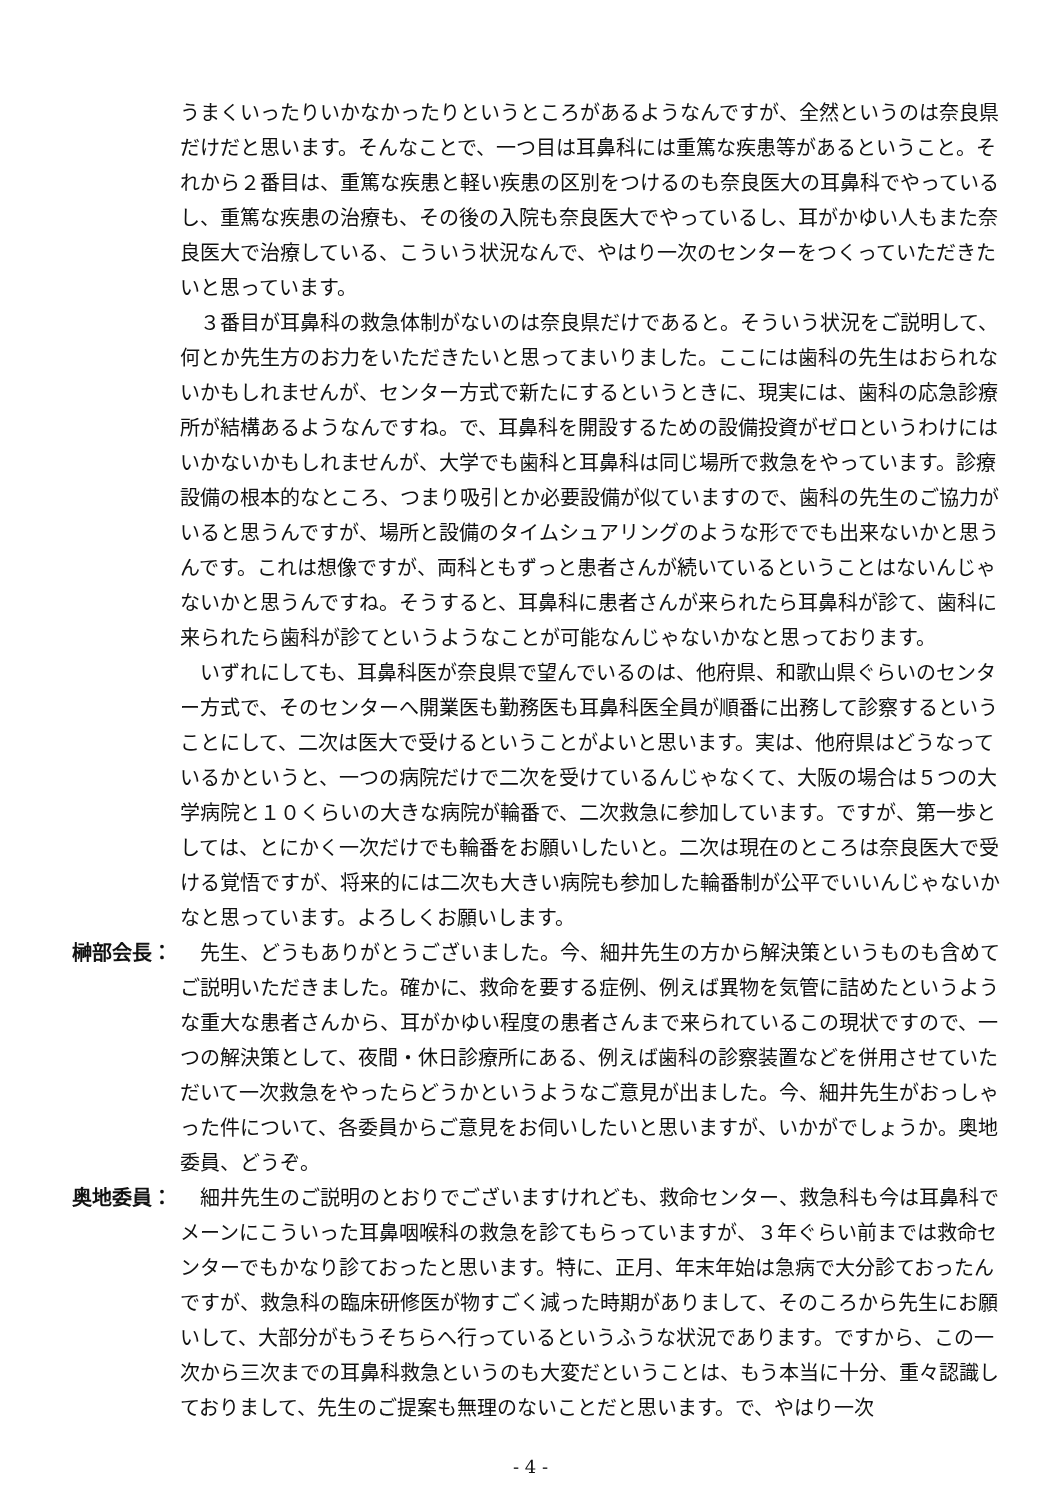うまくいったりいかなかったりというところがあるようなんですが、全然というのは奈良県だけだと思います。そんなことで、一つ目は耳鼻科には重篤な疾患等があるということ。それから２番目は、重篤な疾患と軽い疾患の区別をつけるのも奈良医大の耳鼻科でやっているし、重篤な疾患の治療も、その後の入院も奈良医大でやっているし、耳がかゆい人もまた奈良医大で治療している、こういう状況なんで、やはり一次のセンターをつくっていただきたいと思っています。
　３番目が耳鼻科の救急体制がないのは奈良県だけであると。そういう状況をご説明して、何とか先生方のお力をいただきたいと思ってまいりました。ここには歯科の先生はおられないかもしれませんが、センター方式で新たにするというときに、現実には、歯科の応急診療所が結構あるようなんですね。で、耳鼻科を開設するための設備投資がゼロというわけにはいかないかもしれませんが、大学でも歯科と耳鼻科は同じ場所で救急をやっています。診療設備の根本的なところ、つまり吸引とか必要設備が似ていますので、歯科の先生のご協力がいると思うんですが、場所と設備のタイムシュアリングのような形ででも出来ないかと思うんです。これは想像ですが、両科ともずっと患者さんが続いているということはないんじゃないかと思うんですね。そうすると、耳鼻科に患者さんが来られたら耳鼻科が診て、歯科に来られたら歯科が診てというようなことが可能なんじゃないかなと思っております。
　いずれにしても、耳鼻科医が奈良県で望んでいるのは、他府県、和歌山県ぐらいのセンター方式で、そのセンターへ開業医も勤務医も耳鼻科医全員が順番に出務して診察するということにして、二次は医大で受けるということがよいと思います。実は、他府県はどうなっているかというと、一つの病院だけで二次を受けているんじゃなくて、大阪の場合は５つの大学病院と１０くらいの大きな病院が輪番で、二次救急に参加しています。ですが、第一歩としては、とにかく一次だけでも輪番をお願いしたいと。二次は現在のところは奈良医大で受ける覚悟ですが、将来的には二次も大きい病院も参加した輪番制が公平でいいんじゃないかなと思っています。よろしくお願いします。
榊部会長： 　先生、どうもありがとうございました。今、細井先生の方から解決策というものも含めてご説明いただきました。確かに、救命を要する症例、例えば異物を気管に詰めたというような重大な患者さんから、耳がかゆい程度の患者さんまで来られているこの現状ですので、一つの解決策として、夜間・休日診療所にある、例えば歯科の診察装置などを併用させていただいて一次救急をやったらどうかというようなご意見が出ました。今、細井先生がおっしゃった件について、各委員からご意見をお伺いしたいと思いますが、いかがでしょうか。奥地委員、どうぞ。
奥地委員： 　細井先生のご説明のとおりでございますけれども、救命センター、救急科も今は耳鼻科でメーンにこういった耳鼻咽喉科の救急を診てもらっていますが、３年ぐらい前までは救命センターでもかなり診ておったと思います。特に、正月、年末年始は急病で大分診ておったんですが、救急科の臨床研修医が物すごく減った時期がありまして、そのころから先生にお願いして、大部分がもうそちらへ行っているというふうな状況であります。ですから、この一次から三次までの耳鼻科救急というのも大変だということは、もう本当に十分、重々認識しておりまして、先生のご提案も無理のないことだと思います。で、やはり一次
- 4 -